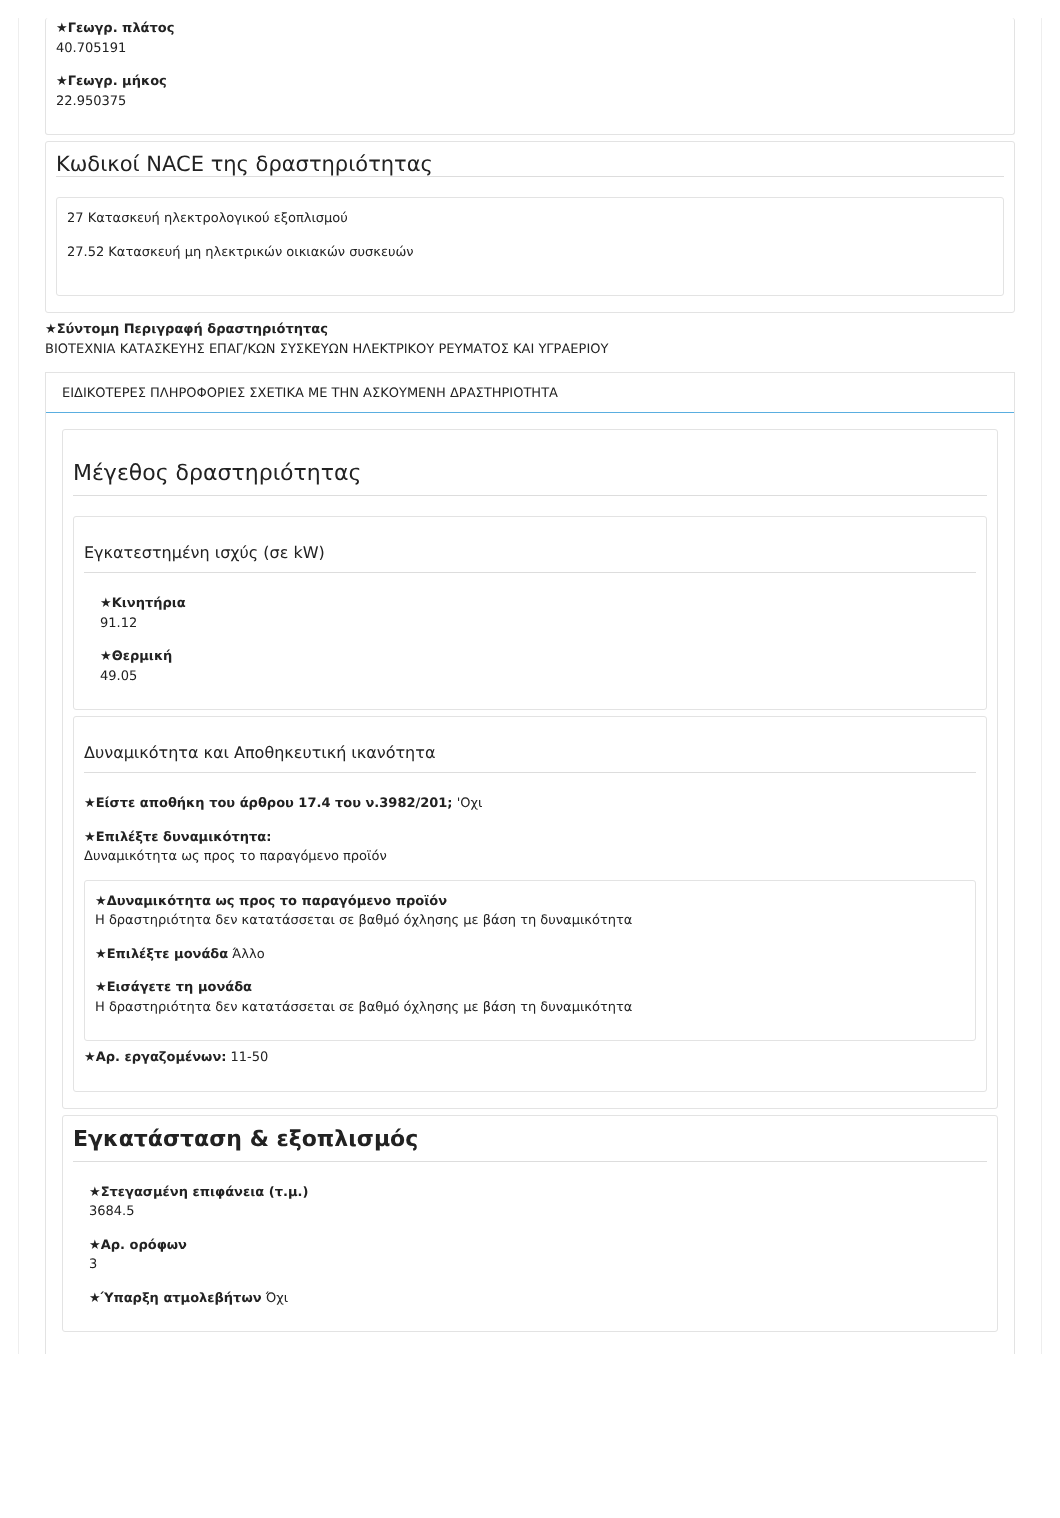★Γεωγρ. πλάτος
40.705191
★Γεωγρ. μήκος
22.950375
Κωδικοί NACE της δραστηριότητας
27 Κατασκευή ηλεκτρολογικού εξοπλισμού
27.52 Κατασκευή μη ηλεκτρικών οικιακών συσκευών
★Σύντομη Περιγραφή δραστηριότητας
ΒΙΟΤΕΧΝΙΑ ΚΑΤΑΣΚΕΥΗΣ ΕΠΑΓ/ΚΩΝ ΣΥΣΚΕΥΩΝ ΗΛΕΚΤΡΙΚΟΥ ΡΕΥΜΑΤΟΣ ΚΑΙ ΥΓΡΑΕΡΙΟΥ
ΕΙΔΙΚΟΤΕΡΕΣ ΠΛΗΡΟΦΟΡΙΕΣ ΣΧΕΤΙΚΑ ΜΕ ΤΗΝ ΑΣΚΟΥΜΕΝΗ ΔΡΑΣΤΗΡΙΟΤΗΤΑ
Μέγεθος δραστηριότητας
Εγκατεστημένη ισχύς (σε kW)
★Κινητήρια
91.12
★Θερμική
49.05
Δυναμικότητα και Αποθηκευτική ικανότητα
★Είστε αποθήκη του άρθρου 17.4 του ν.3982/201; 'Οχι
★Επιλέξτε δυναμικότητα:
Δυναμικότητα ως προς το παραγόμενο προϊόν
★Δυναμικότητα ως προς το παραγόμενο προϊόν
Η δραστηριότητα δεν κατατάσσεται σε βαθμό όχλησης με βάση τη δυναμικότητα
★Επιλέξτε μονάδα Άλλο
★Εισάγετε τη μονάδα
Η δραστηριότητα δεν κατατάσσεται σε βαθμό όχλησης με βάση τη δυναμικότητα
★Αρ. εργαζομένων: 11-50
Εγκατάσταση & εξοπλισμός
★Στεγασμένη επιφάνεια (τ.μ.)
3684.5
★Αρ. ορόφων
3
★Ύπαρξη ατμολεβήτων Όχι